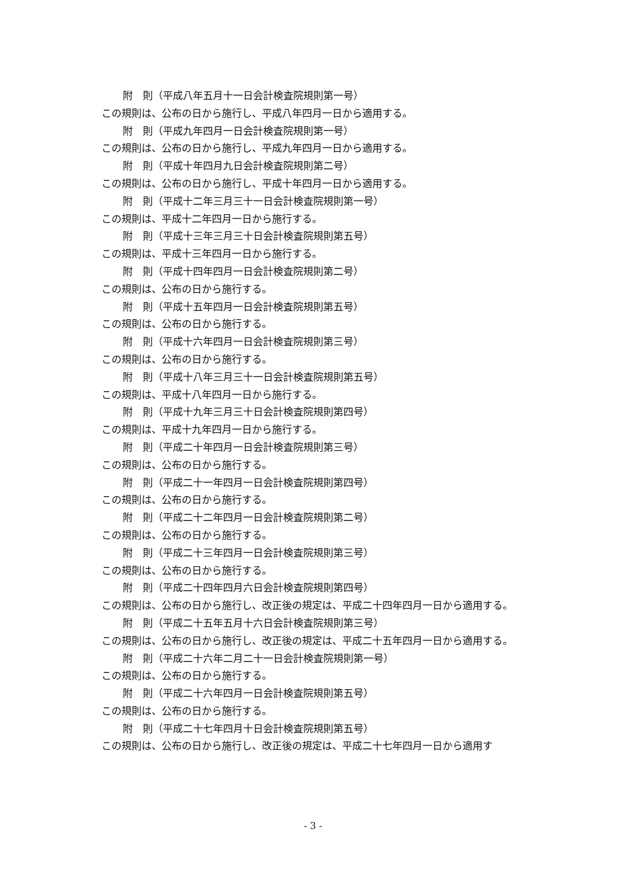附　則（平成八年五月十一日会計検査院規則第一号）
この規則は、公布の日から施行し、平成八年四月一日から適用する。
附　則（平成九年四月一日会計検査院規則第一号）
この規則は、公布の日から施行し、平成九年四月一日から適用する。
附　則（平成十年四月九日会計検査院規則第二号）
この規則は、公布の日から施行し、平成十年四月一日から適用する。
附　則（平成十二年三月三十一日会計検査院規則第一号）
この規則は、平成十二年四月一日から施行する。
附　則（平成十三年三月三十日会計検査院規則第五号）
この規則は、平成十三年四月一日から施行する。
附　則（平成十四年四月一日会計検査院規則第二号）
この規則は、公布の日から施行する。
附　則（平成十五年四月一日会計検査院規則第五号）
この規則は、公布の日から施行する。
附　則（平成十六年四月一日会計検査院規則第三号）
この規則は、公布の日から施行する。
附　則（平成十八年三月三十一日会計検査院規則第五号）
この規則は、平成十八年四月一日から施行する。
附　則（平成十九年三月三十日会計検査院規則第四号）
この規則は、平成十九年四月一日から施行する。
附　則（平成二十年四月一日会計検査院規則第三号）
この規則は、公布の日から施行する。
附　則（平成二十一年四月一日会計検査院規則第四号）
この規則は、公布の日から施行する。
附　則（平成二十二年四月一日会計検査院規則第二号）
この規則は、公布の日から施行する。
附　則（平成二十三年四月一日会計検査院規則第三号）
この規則は、公布の日から施行する。
附　則（平成二十四年四月六日会計検査院規則第四号）
この規則は、公布の日から施行し、改正後の規定は、平成二十四年四月一日から適用する。
附　則（平成二十五年五月十六日会計検査院規則第三号）
この規則は、公布の日から施行し、改正後の規定は、平成二十五年四月一日から適用する。
附　則（平成二十六年二月二十一日会計検査院規則第一号）
この規則は、公布の日から施行する。
附　則（平成二十六年四月一日会計検査院規則第五号）
この規則は、公布の日から施行する。
附　則（平成二十七年四月十日会計検査院規則第五号）
この規則は、公布の日から施行し、改正後の規定は、平成二十七年四月一日から適用す
- 3 -